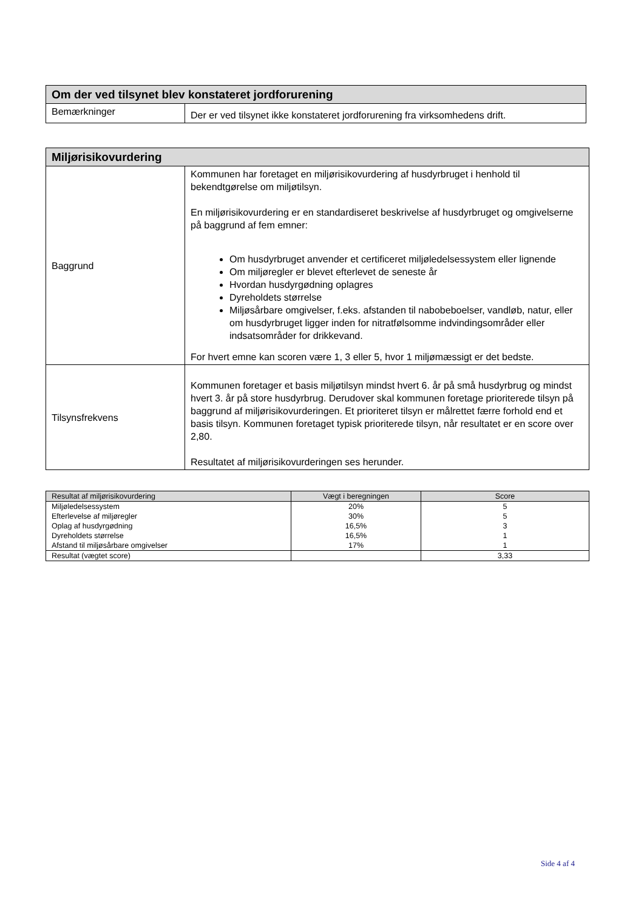| Om der ved tilsynet blev konstateret jordforurening | |
| Bemærkninger | Der er ved tilsynet ikke konstateret jordforurening fra virksomhedens drift. |
| Miljørisikovurdering | |
| Baggrund | Kommunen har foretaget en miljørisikovurdering af husdyrbruget i henhold til bekendtgørelse om miljøtilsyn. En miljørisikovurdering er en standardiseret beskrivelse af husdyrbruget og omgivelserne på baggrund af fem emner: Om husdyrbruget anvender et certificeret miljøledelsessystem eller lignende Om miljøregler er blevet efterlevet de seneste år Hvordan husdyrgødning oplagres Dyreholdets størrelse Miljøsårbare omgivelser, f.eks. afstanden til nabobeboelser, vandløb, natur, eller om husdyrbruget ligger inden for nitratfølsomme indvindingsområder eller indsatsområder for drikkevand. For hvert emne kan scoren være 1, 3 eller 5, hvor 1 miljømæssigt er det bedste. |
| Tilsynsfrekvens | Kommunen foretager et basis miljøtilsyn mindst hvert 6. år på små husdyrbrug og mindst hvert 3. år på store husdyrbrug. Derudover skal kommunen foretage prioriterede tilsyn på baggrund af miljørisikovurderingen. Et prioriteret tilsyn er målrettet færre forhold end et basis tilsyn. Kommunen foretaget typisk prioriterede tilsyn, når resultatet er en score over 2,80. Resultatet af miljørisikovurderingen ses herunder. |
| Resultat af miljørisikovurdering | Vægt i beregningen | Score |
| --- | --- | --- |
| Miljøledelsessystem Efterlevelse af miljøregler Oplag af husdyrgødning Dyreholdets størrelse Afstand til miljøsårbare omgivelser | 20% 30% 16,5% 16,5% 17% | 5 5 3 1 1 |
| Resultat (vægtet score) | | 3,33 |
Side 4 af 4